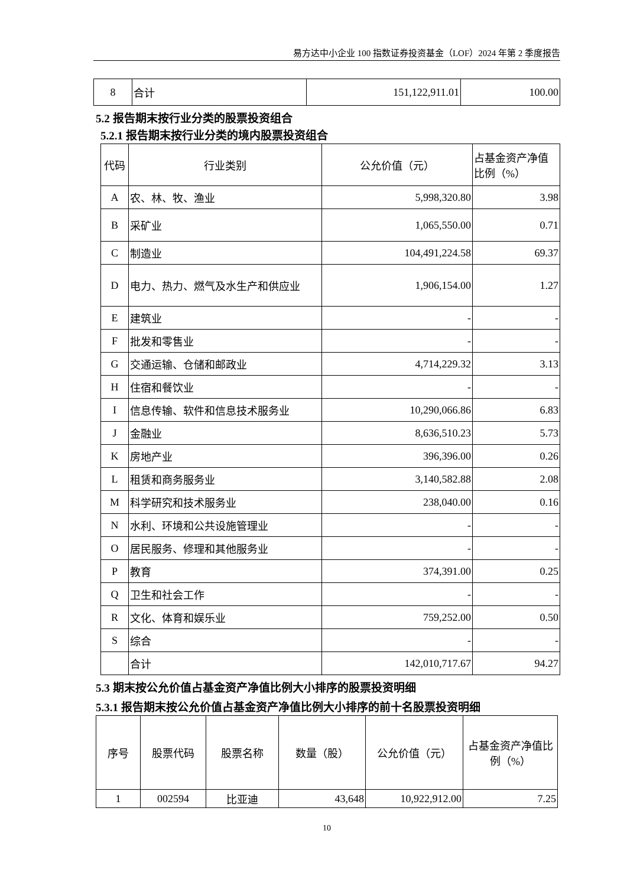易方达中小企业 100 指数证券投资基金（LOF）2024 年第 2 季度报告
| 8 | 合计 | 151,122,911.01 | 100.00 |
5.2 报告期末按行业分类的股票投资组合
5.2.1 报告期末按行业分类的境内股票投资组合
| 代码 | 行业类别 | 公允价值（元） | 占基金资产净值比例（%） |
| A | 农、林、牧、渔业 | 5,998,320.80 | 3.98 |
| B | 采矿业 | 1,065,550.00 | 0.71 |
| C | 制造业 | 104,491,224.58 | 69.37 |
| D | 电力、热力、燃气及水生产和供应业 | 1,906,154.00 | 1.27 |
| E | 建筑业 | - | - |
| F | 批发和零售业 | - | - |
| G | 交通运输、仓储和邮政业 | 4,714,229.32 | 3.13 |
| H | 住宿和餐饮业 | - | - |
| I | 信息传输、软件和信息技术服务业 | 10,290,066.86 | 6.83 |
| J | 金融业 | 8,636,510.23 | 5.73 |
| K | 房地产业 | 396,396.00 | 0.26 |
| L | 租赁和商务服务业 | 3,140,582.88 | 2.08 |
| M | 科学研究和技术服务业 | 238,040.00 | 0.16 |
| N | 水利、环境和公共设施管理业 | - | - |
| O | 居民服务、修理和其他服务业 | - | - |
| P | 教育 | 374,391.00 | 0.25 |
| Q | 卫生和社会工作 | - | - |
| R | 文化、体育和娱乐业 | 759,252.00 | 0.50 |
| S | 综合 | - | - |
| | 合计 | 142,010,717.67 | 94.27 |
5.3 期末按公允价值占基金资产净值比例大小排序的股票投资明细
5.3.1 报告期末按公允价值占基金资产净值比例大小排序的前十名股票投资明细
| 序号 | 股票代码 | 股票名称 | 数量（股） | 公允价值（元） | 占基金资产净值比例（%） |
| 1 | 002594 | 比亚迪 | 43,648 | 10,922,912.00 | 7.25 |
10